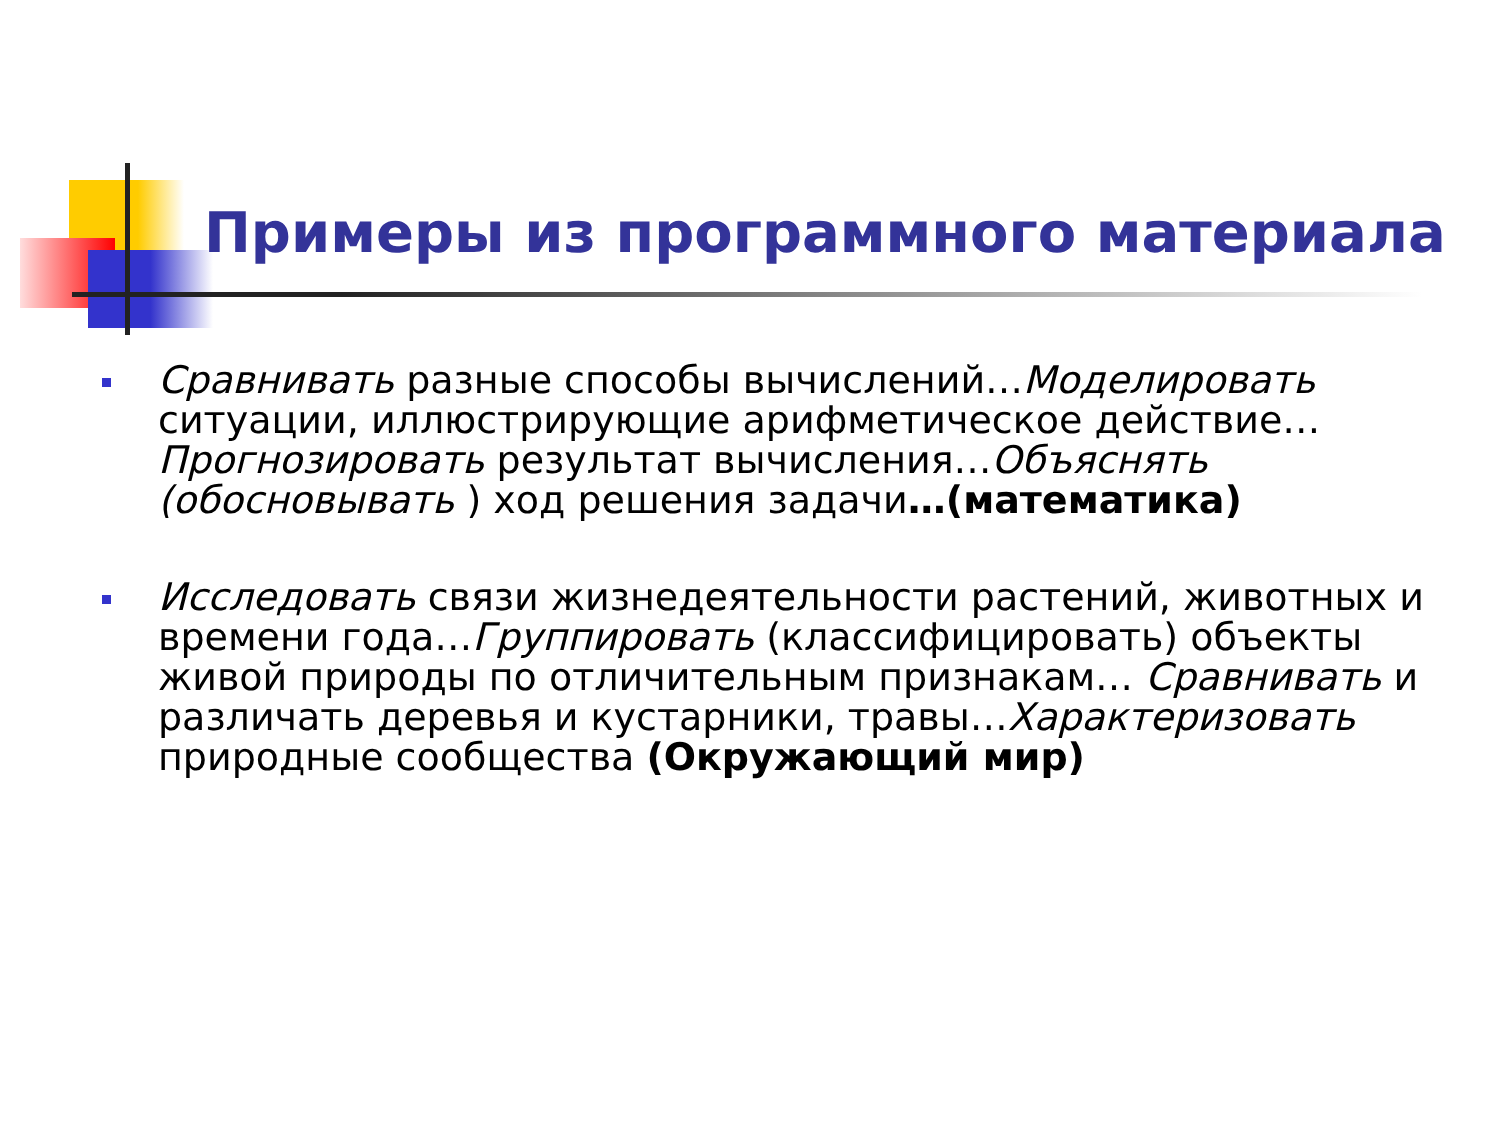Примеры из программного материала
Сравнивать разные способы вычислений…Моделировать ситуации, иллюстрирующие арифметическое действие…Прогнозировать результат вычисления…Объяснять (обосновывать ) ход решения задачи…(математика)
Исследовать связи жизнедеятельности растений, животных и времени года…Группировать (классифицировать) объекты живой природы по отличительным признакам… Сравнивать и различать деревья и кустарники, травы…Характеризовать природные сообщества (Окружающий мир)